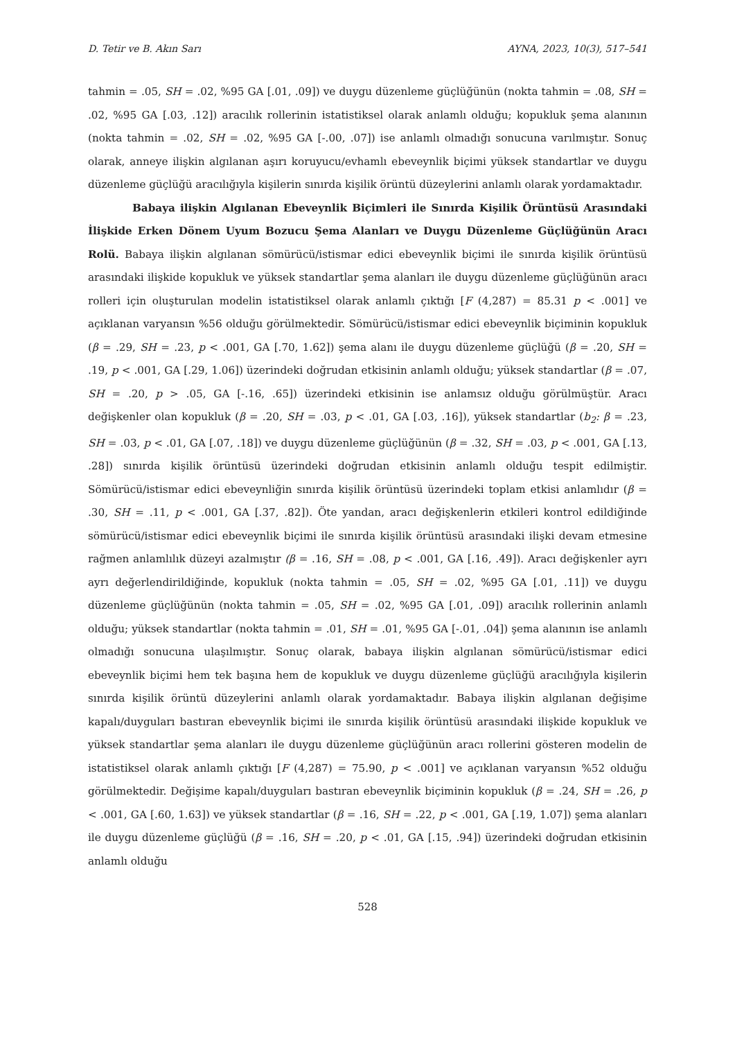D. Tetir ve B. Akın Sarı AYNA, 2023, 10(3), 517–541
tahmin = .05, SH = .02, %95 GA [.01, .09]) ve duygu düzenleme güçlüğünün (nokta tahmin = .08, SH = .02, %95 GA [.03, .12]) aracılık rollerinin istatistiksel olarak anlamlı olduğu; kopukluk şema alanının (nokta tahmin = .02, SH = .02, %95 GA [-.00, .07]) ise anlamlı olmadığı sonucuna varılmıştır. Sonuç olarak, anneye ilişkin algılanan aşırı koruyucu/evhamlı ebeveynlik biçimi yüksek standartlar ve duygu düzenleme güçlüğü aracılığıyla kişilerin sınırda kişilik örüntü düzeylerini anlamlı olarak yordamaktadır.
Babaya ilişkin Algılanan Ebeveynlik Biçimleri ile Sınırda Kişilik Örüntüsü Arasındaki İlişkide Erken Dönem Uyum Bozucu Şema Alanları ve Duygu Düzenleme Güçlüğünün Aracı Rolü. Babaya ilişkin algılanan sömürücü/istismar edici ebeveynlik biçimi ile sınırda kişilik örüntüsü arasındaki ilişkide kopukluk ve yüksek standartlar şema alanları ile duygu düzenleme güçlüğünün aracı rolleri için oluşturulan modelin istatistiksel olarak anlamlı çıktığı [F (4,287) = 85.31 p < .001] ve açıklanan varyansın %56 olduğu görülmektedir. Sömürücü/istismar edici ebeveynlik biçiminin kopukluk (β = .29, SH = .23, p < .001, GA [.70, 1.62]) şema alanı ile duygu düzenleme güçlüğü (β = .20, SH = .19, p < .001, GA [.29, 1.06]) üzerindeki doğrudan etkisinin anlamlı olduğu; yüksek standartlar (β = .07, SH = .20, p > .05, GA [-.16, .65]) üzerindeki etkisinin ise anlamsız olduğu görülmüştür. Aracı değişkenler olan kopukluk (β = .20, SH = .03, p < .01, GA [.03, .16]), yüksek standartlar (b<sub>2</sub>: β = .23, SH = .03, p < .01, GA [.07, .18]) ve duygu düzenleme güçlüğünün (β = .32, SH = .03, p < .001, GA [.13, .28]) sınırda kişilik örüntüsü üzerindeki doğrudan etkisinin anlamlı olduğu tespit edilmiştir. Sömürücü/istismar edici ebeveynliğin sınırda kişilik örüntüsü üzerindeki toplam etkisi anlamlıdır (β = .30, SH = .11, p < .001, GA [.37, .82]). Öte yandan, aracı değişkenlerin etkileri kontrol edildiğinde sömürücü/istismar edici ebeveynlik biçimi ile sınırda kişilik örüntüsü arasındaki ilişki devam etmesine rağmen anlamlılık düzeyi azalmıştır (β = .16, SH = .08, p < .001, GA [.16, .49]). Aracı değişkenler ayrı ayrı değerlendirildiğinde, kopukluk (nokta tahmin = .05, SH = .02, %95 GA [.01, .11]) ve duygu düzenleme güçlüğünün (nokta tahmin = .05, SH = .02, %95 GA [.01, .09]) aracılık rollerinin anlamlı olduğu; yüksek standartlar (nokta tahmin = .01, SH = .01, %95 GA [-.01, .04]) şema alanının ise anlamlı olmadığı sonucuna ulaşılmıştır. Sonuç olarak, babaya ilişkin algılanan sömürücü/istismar edici ebeveynlik biçimi hem tek başına hem de kopukluk ve duygu düzenleme güçlüğü aracılığıyla kişilerin sınırda kişilik örüntü düzeylerini anlamlı olarak yordamaktadır. Babaya ilişkin algılanan değişime kapalı/duyguları bastıran ebeveynlik biçimi ile sınırda kişilik örüntüsü arasındaki ilişkide kopukluk ve yüksek standartlar şema alanları ile duygu düzenleme güçlüğünün aracı rollerini gösteren modelin de istatistiksel olarak anlamlı çıktığı [F (4,287) = 75.90, p < .001] ve açıklanan varyansın %52 olduğu görülmektedir. Değişime kapalı/duyguları bastıran ebeveynlik biçiminin kopukluk (β = .24, SH = .26, p < .001, GA [.60, 1.63]) ve yüksek standartlar (β = .16, SH = .22, p < .001, GA [.19, 1.07]) şema alanları ile duygu düzenleme güçlüğü (β = .16, SH = .20, p < .01, GA [.15, .94]) üzerindeki doğrudan etkisinin anlamlı olduğu
528